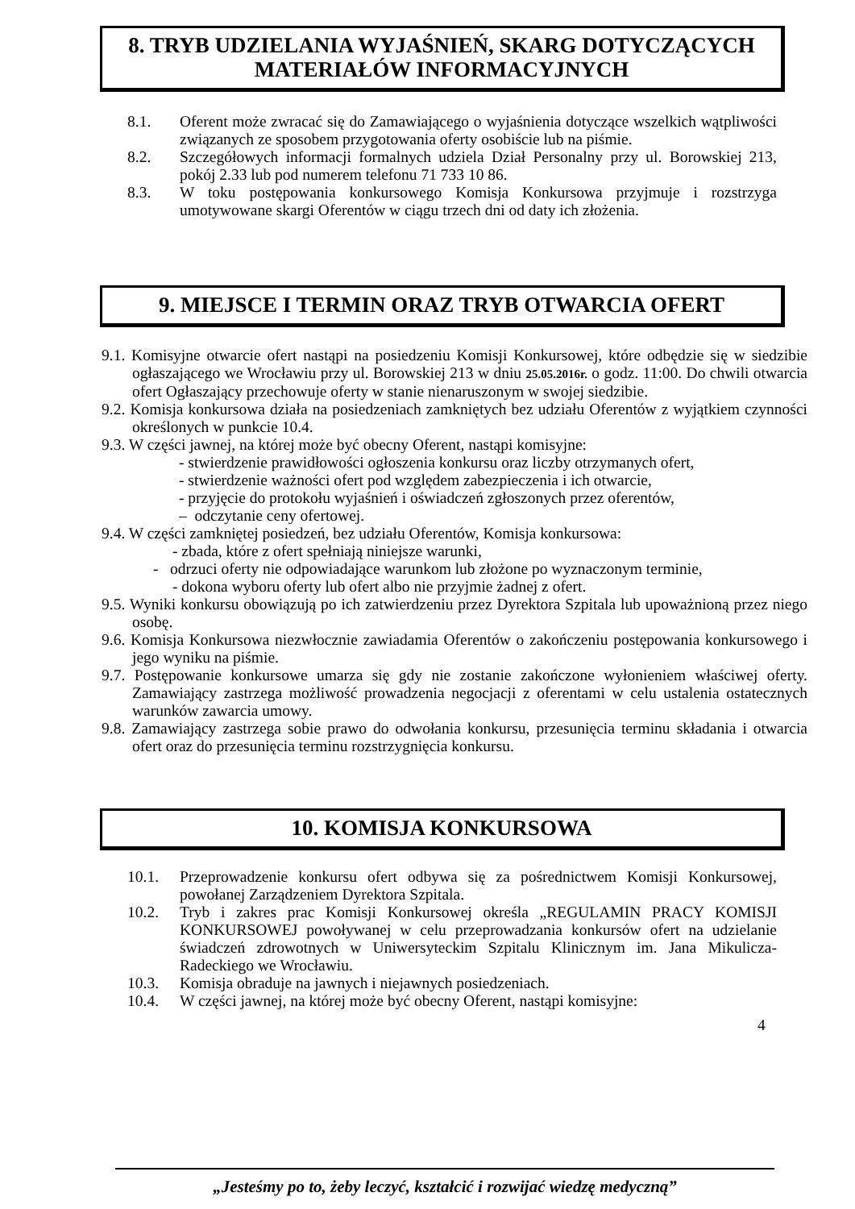8. TRYB UDZIELANIA WYJAŚNIEŃ, SKARG DOTYCZĄCYCH
MATERIAŁÓW INFORMACYJNYCH
8.1. Oferent może zwracać się do Zamawiającego o wyjaśnienia dotyczące wszelkich wątpliwości związanych ze sposobem przygotowania oferty osobiście lub na piśmie.
8.2. Szczegółowych informacji formalnych udziela Dział Personalny przy ul. Borowskiej 213, pokój 2.33 lub pod numerem telefonu 71 733 10 86.
8.3. W toku postępowania konkursowego Komisja Konkursowa przyjmuje i rozstrzyga umotywowane skargi Oferentów w ciągu trzech dni od daty ich złożenia.
9. MIEJSCE I TERMIN ORAZ TRYB OTWARCIA OFERT
9.1. Komisyjne otwarcie ofert nastąpi na posiedzeniu Komisji Konkursowej, które odbędzie się w siedzibie ogłaszającego we Wrocławiu przy ul. Borowskiej 213 w dniu 25.05.2016r. o godz. 11:00. Do chwili otwarcia ofert Ogłaszający przechowuje oferty w stanie nienaruszonym w swojej siedzibie.
9.2. Komisja konkursowa działa na posiedzeniach zamkniętych bez udziału Oferentów z wyjątkiem czynności określonych w punkcie 10.4.
9.3. W części jawnej, na której może być obecny Oferent, nastąpi komisyjne:
- stwierdzenie prawidłowości ogłoszenia konkursu oraz liczby otrzymanych ofert,
- stwierdzenie ważności ofert pod względem zabezpieczenia i ich otwarcie,
- przyjęcie do protokołu wyjaśnień i oświadczeń zgłoszonych przez oferentów,
– odczytanie ceny ofertowej.
9.4. W części zamkniętej posiedzeń, bez udziału Oferentów, Komisja konkursowa:
- zbada, które z ofert spełniają niniejsze warunki,
- odrzuci oferty nie odpowiadające warunkom lub złożone po wyznaczonym terminie,
- dokona wyboru oferty lub ofert albo nie przyjmie żadnej z ofert.
9.5. Wyniki konkursu obowiązują po ich zatwierdzeniu przez Dyrektora Szpitala lub upoważnioną przez niego osobę.
9.6. Komisja Konkursowa niezwłocznie zawiadamia Oferentów o zakończeniu postępowania konkursowego i jego wyniku na piśmie.
9.7. Postępowanie konkursowe umarza się gdy nie zostanie zakończone wyłonieniem właściwej oferty. Zamawiający zastrzega możliwość prowadzenia negocjacji z oferentami w celu ustalenia ostatecznych warunków zawarcia umowy.
9.8. Zamawiający zastrzega sobie prawo do odwołania konkursu, przesunięcia terminu składania i otwarcia ofert oraz do przesunięcia terminu rozstrzygnięcia konkursu.
10. KOMISJA KONKURSOWA
10.1. Przeprowadzenie konkursu ofert odbywa się za pośrednictwem Komisji Konkursowej, powołanej Zarządzeniem Dyrektora Szpitala.
10.2. Tryb i zakres prac Komisji Konkursowej określa „REGULAMIN PRACY KOMISJI KONKURSOWEJ powoływanej w celu przeprowadzania konkursów ofert na udzielanie świadczeń zdrowotnych w Uniwersyteckim Szpitalu Klinicznym im. Jana Mikulicza-Radeckiego we Wrocławiu.
10.3. Komisja obraduje na jawnych i niejawnych posiedzeniach.
10.4. W części jawnej, na której może być obecny Oferent, nastąpi komisyjne:
4
„Jesteśmy po to, żeby leczyć, kształcić i rozwijać wiedzę medyczną”